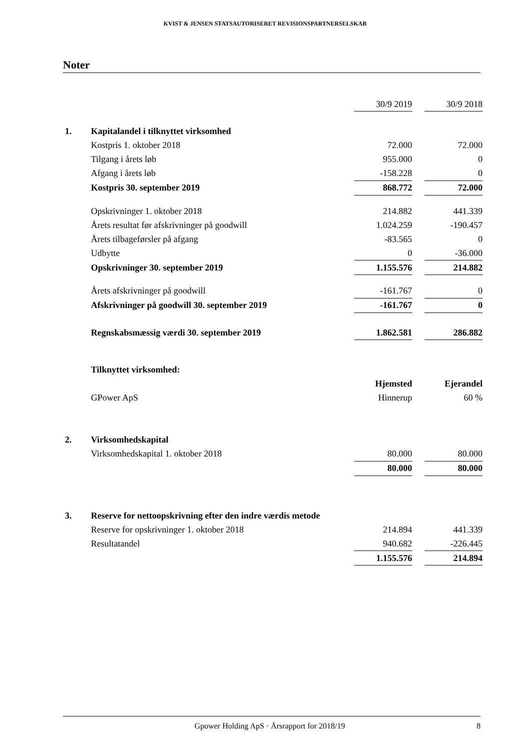KVIST & JENSEN STATSAUTORISERET REVISIONSPARTNERSELSKAB
Noter
| | | 30/9 2019 | | 30/9 2018 |
| 1. | Kapitalandel i tilknyttet virksomhed | | | |
| | Kostpris 1. oktober 2018 | 72.000 | | 72.000 |
| | Tilgang i årets løb | 955.000 | | 0 |
| | Afgang i årets løb | -158.228 | | 0 |
| | Kostpris 30. september 2019 | 868.772 | | 72.000 |
| | Opskrivninger 1. oktober 2018 | 214.882 | | 441.339 |
| | Årets resultat før afskrivninger på goodwill | 1.024.259 | | -190.457 |
| | Årets tilbageførsler på afgang | -83.565 | | 0 |
| | Udbytte | 0 | | -36.000 |
| | Opskrivninger 30. september 2019 | 1.155.576 | | 214.882 |
| | Årets afskrivninger på goodwill | -161.767 | | 0 |
| | Afskrivninger på goodwill 30. september 2019 | -161.767 | | 0 |
| | Regnskabsmæssig værdi 30. september 2019 | 1.862.581 | | 286.882 |
| | Tilknyttet virksomhed: | | | |
| | | Hjemsted | | Ejerandel |
| | GPower ApS | Hinnerup | | 60 % |
| 2. | Virksomhedskapital | | | |
| | Virksomhedskapital 1. oktober 2018 | 80.000 | | 80.000 |
| | | 80.000 | | 80.000 |
| 3. | Reserve for nettoopskrivning efter den indre værdis metode | | | |
| | Reserve for opskrivninger 1. oktober 2018 | 214.894 | | 441.339 |
| | Resultatandel | 940.682 | | -226.445 |
| | | 1.155.576 | | 214.894 |
Gpower Holding ApS · Årsrapport for 2018/19 8